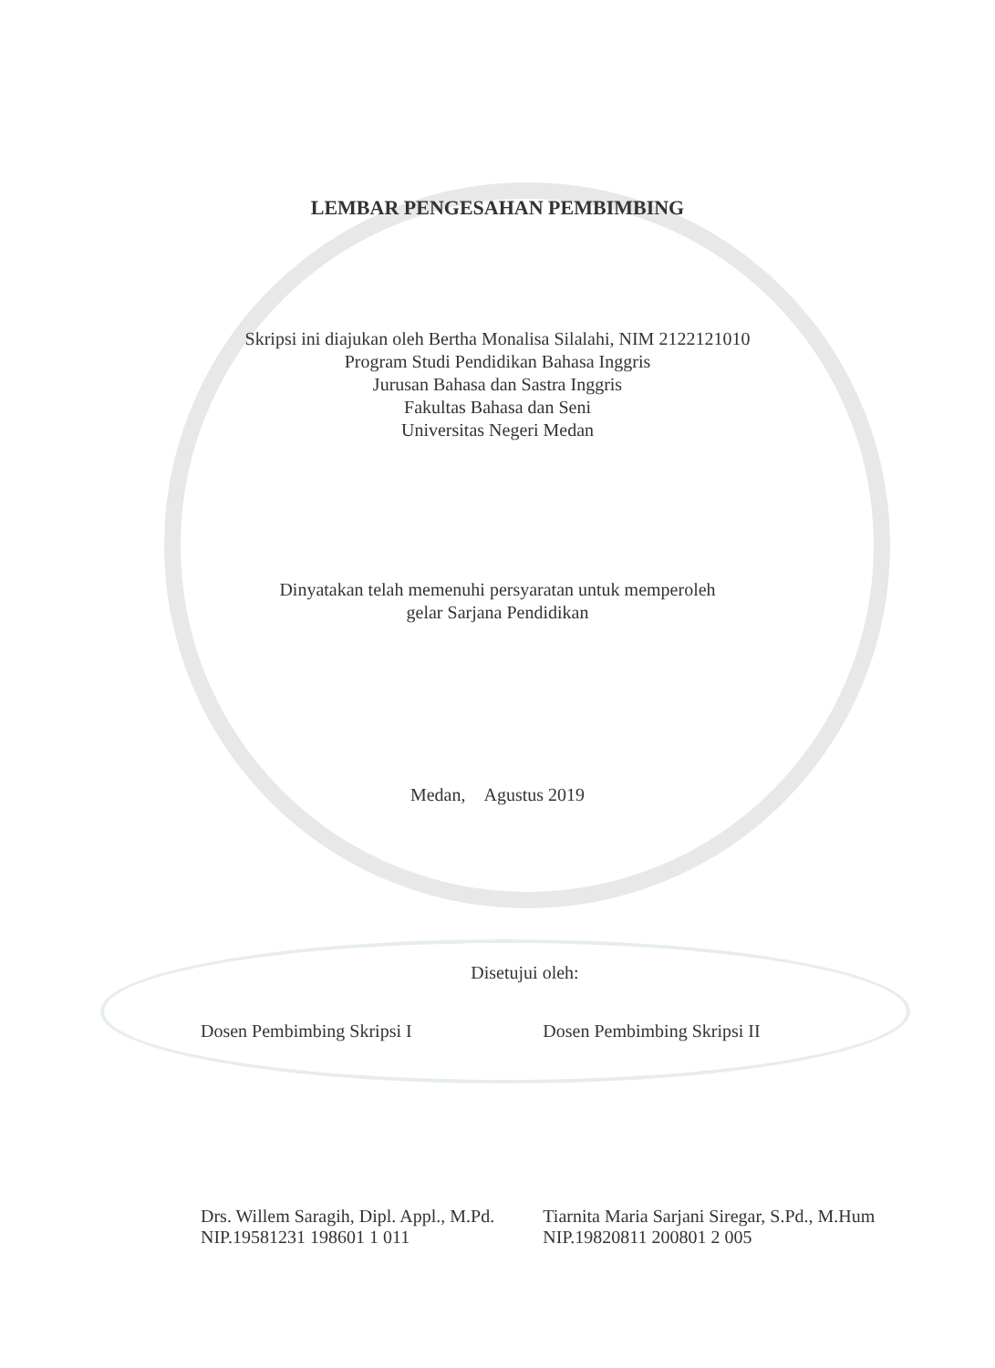LEMBAR PENGESAHAN PEMBIMBING
Skripsi ini diajukan oleh Bertha Monalisa Silalahi, NIM 2122121010
Program Studi Pendidikan Bahasa Inggris
Jurusan Bahasa dan Sastra Inggris
Fakultas Bahasa dan Seni
Universitas Negeri Medan
Dinyatakan telah memenuhi persyaratan untuk memperoleh
gelar Sarjana Pendidikan
Medan, Agustus 2019
Disetujui oleh:
Dosen Pembimbing Skripsi I
Drs. Willem Saragih, Dipl. Appl., M.Pd.
NIP.19581231 198601 1 011
Dosen Pembimbing Skripsi II
Tiarnita Maria Sarjani Siregar, S.Pd., M.Hum
NIP.19820811 200801 2 005